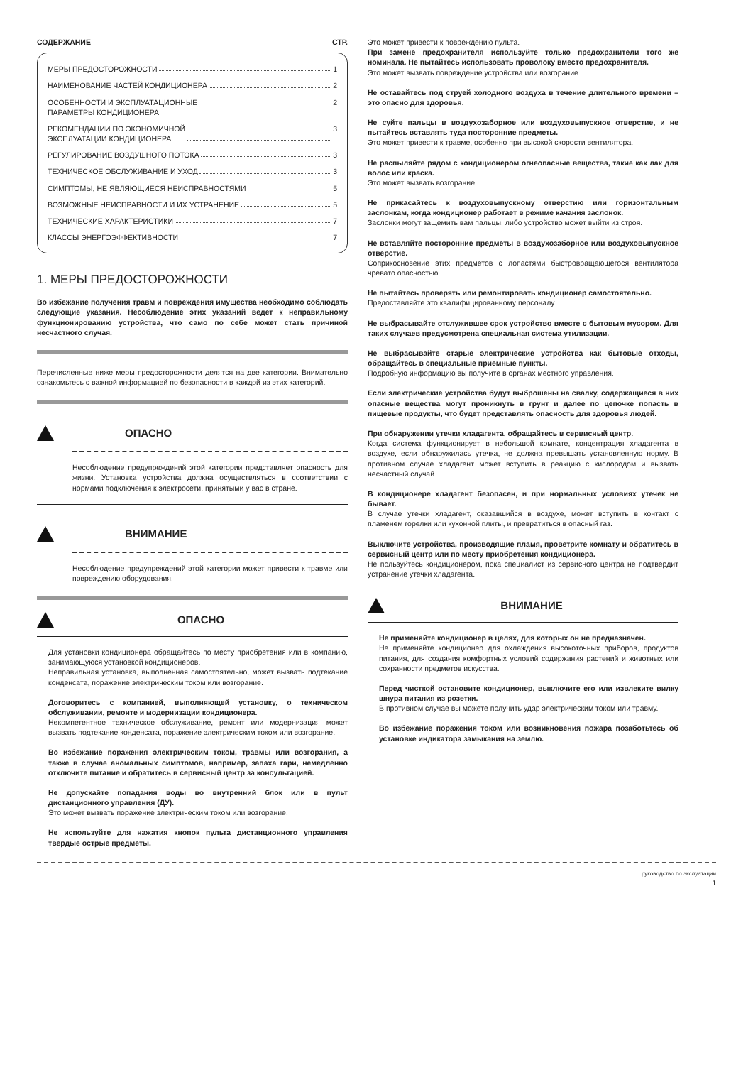СОДЕРЖАНИЕ СТР.
МЕРЫ ПРЕДОСТОРОЖНОСТИ 1
НАИМЕНОВАНИЕ ЧАСТЕЙ КОНДИЦИОНЕРА 2
ОСОБЕННОСТИ И ЭКСПЛУАТАЦИОННЫЕ
ПАРАМЕТРЫ КОНДИЦИОНЕРА 2
РЕКОМЕНДАЦИИ ПО ЭКОНОМИЧНОЙ
ЭКСПЛУАТАЦИИ КОНДИЦИОНЕРА 3
РЕГУЛИРОВАНИЕ ВОЗДУШНОГО ПОТОКА 3
ТЕХНИЧЕСКОЕ ОБСЛУЖИВАНИЕ И УХОД 3
СИМПТОМЫ, НЕ ЯВЛЯЮЩИЕСЯ НЕИСПРАВНОСТЯМИ 5
ВОЗМОЖНЫЕ НЕИСПРАВНОСТИ И ИХ УСТРАНЕНИЕ 5
ТЕХНИЧЕСКИЕ ХАРАКТЕРИСТИКИ 7
КЛАССЫ ЭНЕРГОЭФФЕКТИВНОСТИ 7
1. МЕРЫ ПРЕДОСТОРОЖНОСТИ
Во избежание получения травм и повреждения имущества необходимо соблюдать следующие указания. Несоблюдение этих указаний ведет к неправильному функционированию устройства, что само по себе может стать причиной несчастного случая.
Перечисленные ниже меры предосторожности делятся на две категории. Внимательно ознакомьтесь с важной информацией по безопасности в каждой из этих категорий.
ОПАСНО
Несоблюдение предупреждений этой категории представляет опасность для жизни. Установка устройства должна осуществляться в соответствии с нормами подключения к электросети, принятыми у вас в стране.
ВНИМАНИЕ
Несоблюдение предупреждений этой категории может привести к травме или повреждению оборудования.
ОПАСНО
Для установки кондиционера обращайтесь по месту приобретения или в компанию, занимающуюся установкой кондиционеров.
Неправильная установка, выполненная самостоятельно, может вызвать подтекание конденсата, поражение электрическим током или возгорание.
Договоритесь с компанией, выполняющей установку, о техническом обслуживании, ремонте и модернизации кондиционера.
Некомпетентное техническое обслуживание, ремонт или модернизация может вызвать подтекание конденсата, поражение электрическим током или возгорание.
Во избежание поражения электрическим током, травмы или возгорания, а также в случае аномальных симптомов, например, запаха гари, немедленно отключите питание и обратитесь в сервисный центр за консультацией.
Не допускайте попадания воды во внутренний блок или в пульт дистанционного управления (ДУ).
Это может вызвать поражение электрическим током или возгорание.
Не используйте для нажатия кнопок пульта дистанционного управления твердые острые предметы.
Это может привести к повреждению пульта.
При замене предохранителя используйте только предохранители того же номинала. Не пытайтесь использовать проволоку вместо предохранителя.
Это может вызвать повреждение устройства или возгорание.
Не оставайтесь под струей холодного воздуха в течение длительного времени – это опасно для здоровья.
Не суйте пальцы в воздухозаборное или воздуховыпускное отверстие, и не пытайтесь вставлять туда посторонние предметы.
Это может привести к травме, особенно при высокой скорости вентилятора.
Не распыляйте рядом с кондиционером огнеопасные вещества, такие как лак для волос или краска.
Это может вызвать возгорание.
Не прикасайтесь к воздуховыпускному отверстию или горизонтальным заслонкам, когда кондиционер работает в режиме качания заслонок.
Заслонки могут защемить вам пальцы, либо устройство может выйти из строя.
Не вставляйте посторонние предметы в воздухозаборное или воздуховыпускное отверстие.
Соприкосновение этих предметов с лопастями быстровращающегося вентилятора чревато опасностью.
Не пытайтесь проверять или ремонтировать кондиционер самостоятельно.
Предоставляйте это квалифицированному персоналу.
Не выбрасывайте отслужившее срок устройство вместе с бытовым мусором. Для таких случаев предусмотрена специальная система утилизации.
Не выбрасывайте старые электрические устройства как бытовые отходы, обращайтесь в специальные приемные пункты.
Подробную информацию вы получите в органах местного управления.
Если электрические устройства будут выброшены на свалку, содержащиеся в них опасные вещества могут проникнуть в грунт и далее по цепочке попасть в пищевые продукты, что будет представлять опасность для здоровья людей.
При обнаружении утечки хладагента, обращайтесь в сервисный центр.
Когда система функционирует в небольшой комнате, концентрация хладагента в воздухе, если обнаружилась утечка, не должна превышать установленную норму. В противном случае хладагент может вступить в реакцию с кислородом и вызвать несчастный случай.
В кондиционере хладагент безопасен, и при нормальных условиях утечек не бывает.
В случае утечки хладагент, оказавшийся в воздухе, может вступить в контакт с пламенем горелки или кухонной плиты, и превратиться в опасный газ.
Выключите устройства, производящие пламя, проветрите комнату и обратитесь в сервисный центр или по месту приобретения кондиционера.
Не пользуйтесь кондиционером, пока специалист из сервисного центра не подтвердит устранение утечки хладагента.
ВНИМАНИЕ
Не применяйте кондиционер в целях, для которых он не предназначен.
Не применяйте кондиционер для охлаждения высокоточных приборов, продуктов питания, для создания комфортных условий содержания растений и животных или сохранности предметов искусства.
Перед чисткой остановите кондиционер, выключите его или извлеките вилку шнура питания из розетки.
В противном случае вы можете получить удар электрическим током или травму.
Во избежание поражения током или возникновения пожара позаботьтесь об установке индикатора замыкания на землю.
руководство по экслуатации
1